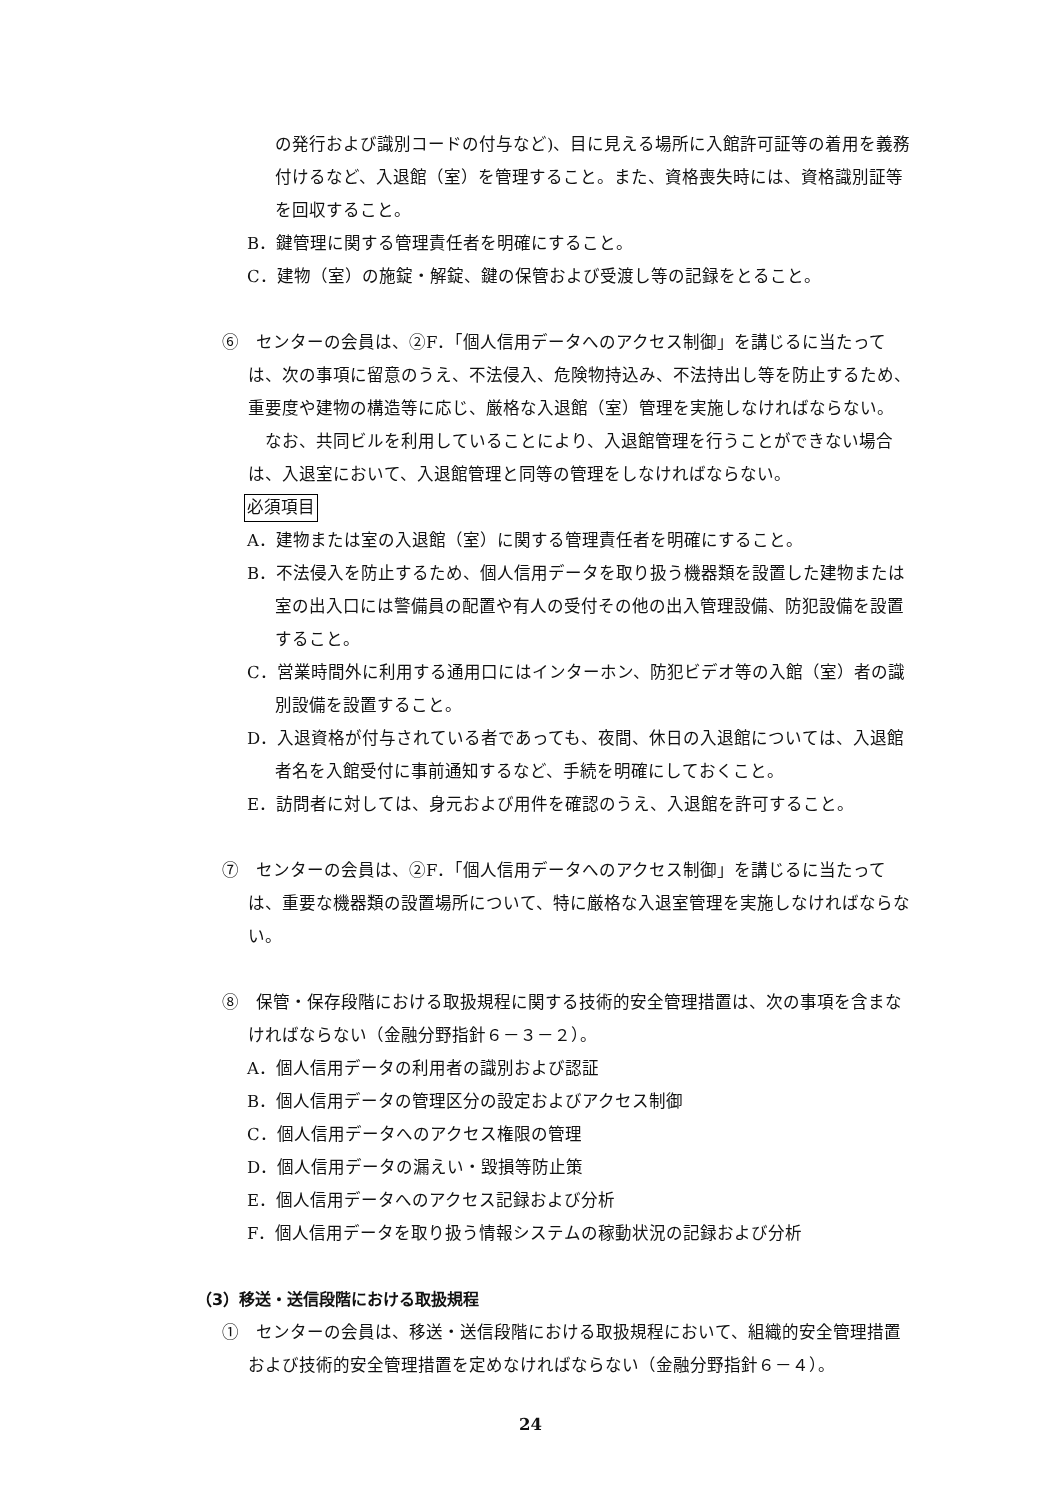の発行および識別コードの付与など)、目に見える場所に入館許可証等の着用を義務付けるなど、入退館（室）を管理すること。また、資格喪失時には、資格識別証等を回収すること。
B．鍵管理に関する管理責任者を明確にすること。
C．建物（室）の施錠・解錠、鍵の保管および受渡し等の記録をとること。
⑥　センターの会員は、②F．「個人信用データへのアクセス制御」を講じるに当たっては、次の事項に留意のうえ、不法侵入、危険物持込み、不法持出し等を防止するため、重要度や建物の構造等に応じ、厳格な入退館（室）管理を実施しなければならない。
　なお、共同ビルを利用していることにより、入退館管理を行うことができない場合は、入退室において、入退館管理と同等の管理をしなければならない。
必須項目
A．建物または室の入退館（室）に関する管理責任者を明確にすること。
B．不法侵入を防止するため、個人信用データを取り扱う機器類を設置した建物または室の出入口には警備員の配置や有人の受付その他の出入管理設備、防犯設備を設置すること。
C．営業時間外に利用する通用口にはインターホン、防犯ビデオ等の入館（室）者の識別設備を設置すること。
D．入退資格が付与されている者であっても、夜間、休日の入退館については、入退館者名を入館受付に事前通知するなど、手続を明確にしておくこと。
E．訪問者に対しては、身元および用件を確認のうえ、入退館を許可すること。
⑦　センターの会員は、②F．「個人信用データへのアクセス制御」を講じるに当たっては、重要な機器類の設置場所について、特に厳格な入退室管理を実施しなければならない。
⑧　保管・保存段階における取扱規程に関する技術的安全管理措置は、次の事項を含まなければならない（金融分野指針６－３－２）。
A．個人信用データの利用者の識別および認証
B．個人信用データの管理区分の設定およびアクセス制御
C．個人信用データへのアクセス権限の管理
D．個人信用データの漏えい・毀損等防止策
E．個人信用データへのアクセス記録および分析
F．個人信用データを取り扱う情報システムの稼動状況の記録および分析
（3）移送・送信段階における取扱規程
①　センターの会員は、移送・送信段階における取扱規程において、組織的安全管理措置および技術的安全管理措置を定めなければならない（金融分野指針６－４）。
24